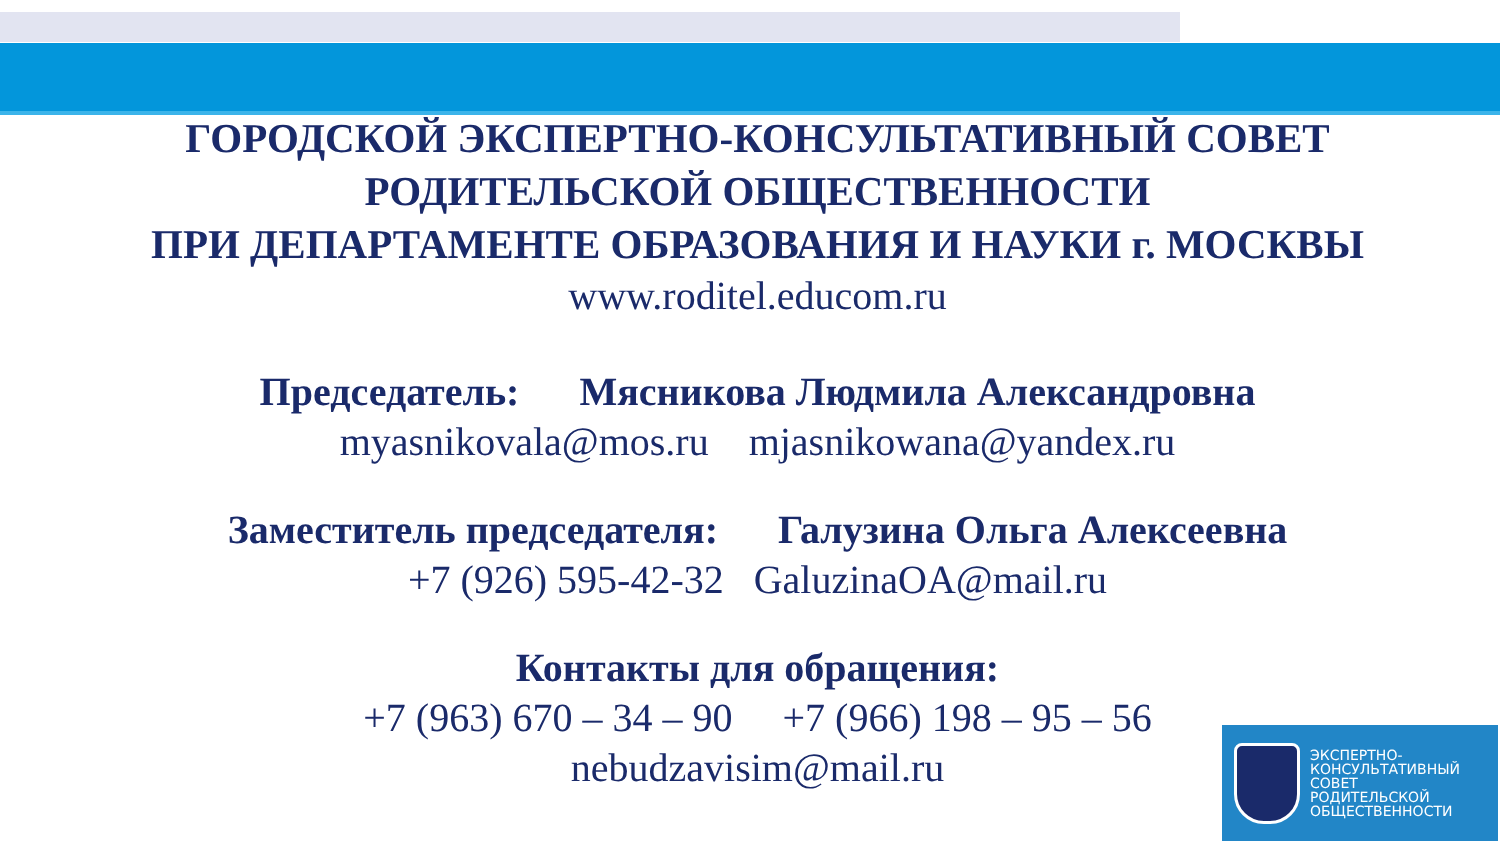ГОРОДСКОЙ ЭКСПЕРТНО-КОНСУЛЬТАТИВНЫЙ СОВЕТ
РОДИТЕЛЬСКОЙ ОБЩЕСТВЕННОСТИ
ПРИ ДЕПАРТАМЕНТЕ ОБРАЗОВАНИЯ И НАУКИ г. МОСКВЫ
www.roditel.educom.ru
Председатель: Мясникова Людмила Александровна
myasnikovala@mos.ru mjasnikowana@yandex.ru
Заместитель председателя: Галузина Ольга Алексеевна
+7 (926) 595-42-32 GaluzinaOA@mail.ru
Контакты для обращения:
+7 (963) 670 – 34 – 90 +7 (966) 198 – 95 – 56
nebudzavisim@mail.ru
ЭКСПЕРТНО-
КОНСУЛЬТАТИВНЫЙ
СОВЕТ
РОДИТЕЛЬСКОЙ
ОБЩЕСТВЕННОСТИ